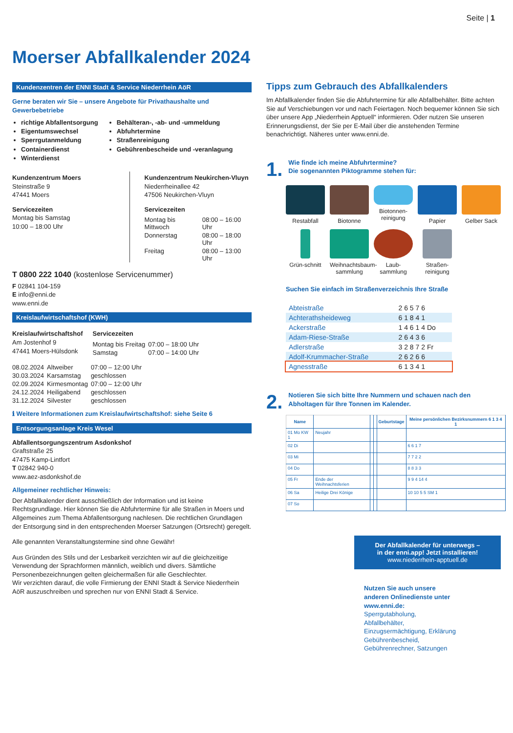Seite | 1
Moerser Abfallkalender 2024
Kundenzentren der ENNI Stadt & Service Niederrhein AöR
Gerne beraten wir Sie – unsere Angebote für Privathaushalte und Gewerbebetriebe
richtige Abfallentsorgung
Eigentumswechsel
Sperrgutanmeldung
Containerdienst
Winterdienst
Behälteran-, -ab- und -ummeldung
Abfuhrtermine
Straßenreinigung
Gebührenbescheide und -veranlagung
Kundenzentrum Moers
Steinstraße 9
47441 Moers
Servicezeiten
Montag bis Samstag
10:00 – 18:00 Uhr
Kundenzentrum Neukirchen-Vluyn
Niederrheinallee 42
47506 Neukirchen-Vluyn
Servicezeiten
| Montag bis Mittwoch | 08:00 – 16:00 Uhr |
| Donnerstag | 08:00 – 18:00 Uhr |
| Freitag | 08:00 – 13:00 Uhr |
T 0800 222 1040 (kostenlose Servicenummer)
F 02841 104-159
E info@enni.de
www.enni.de
Kreislaufwirtschaftshof (KWH)
Kreislaufwirtschaftshof
Am Jostenhof 9
47441 Moers-Hülsdonk
Servicezeiten
| Montag bis Freitag | 07:00 – 18:00 Uhr |
| Samstag | 07:00 – 14:00 Uhr |
| 08.02.2024 | Altweiber | 07:00 – 12:00 Uhr |
| 30.03.2024 | Karsamstag | geschlossen |
| 02.09.2024 | Kirmesmontag | 07:00 – 12:00 Uhr |
| 24.12.2024 | Heiligabend | geschlossen |
| 31.12.2024 | Silvester | geschlossen |
ℹ Weitere Informationen zum Kreislaufwirtschaftshof: siehe Seite 6
Entsorgungsanlage Kreis Wesel
Abfallentsorgungszentrum Asdonkshof
Graftstraße 25
47475 Kamp-Lintfort
T 02842 940-0
www.aez-asdonkshof.de
Allgemeiner rechtlicher Hinweis:
Der Abfallkalender dient ausschließlich der Information und ist keine Rechtsgrundlage. Hier können Sie die Abfuhrtermine für alle Straßen in Moers und Allgemeines zum Thema Abfallentsorgung nachlesen. Die rechtlichen Grundlagen der Entsorgung sind in den entsprechenden Moerser Satzungen (Ortsrecht) geregelt.
Alle genannten Veranstaltungstermine sind ohne Gewähr!
Aus Gründen des Stils und der Lesbarkeit verzichten wir auf die gleichzeitige Verwendung der Sprachformen männlich, weiblich und divers. Sämtliche Personenbezeichnungen gelten gleichermaßen für alle Geschlechter.
Wir verzichten darauf, die volle Firmierung der ENNI Stadt & Service Niederrhein AöR auszuschreiben und sprechen nur von ENNI Stadt & Service.
Tipps zum Gebrauch des Abfallkalenders
Im Abfallkalender finden Sie die Abfuhrtermine für alle Abfallbehälter. Bitte achten Sie auf Verschiebungen vor und nach Feiertagen. Noch bequemer können Sie sich über unsere App „Niederrhein Apptuell“ informieren. Oder nutzen Sie unseren Erinnerungsdienst, der Sie per E-Mail über die anstehenden Termine benachrichtigt. Näheres unter www.enni.de.
1.
Wie finde ich meine Abfuhrtermine?
Die sogenannten Piktogramme stehen für:
Restabfall
Biotonne
Biotonnen-reinigung
Papier
Gelber Sack
Grün-schnitt
Weihnachtsbaum-sammlung
Laub-sammlung
Straßen-reinigung
Suchen Sie einfach im Straßenverzeichnis Ihre Straße
| Abteistraße | 2 6 5 7 6 |
| Achterathsheideweg | 6 1 8 4 1 |
| Ackerstraße | 1 4 6 1 4 Do |
| Adam-Riese-Straße | 2 6 4 3 6 |
| Adlerstraße | 3 2 8 7 2 Fr |
| Adolf-Krummacher-Straße | 2 6 2 6 6 |
| Agnesstraße | 6 1 3 4 1 |
2.
Notieren Sie sich bitte Ihre Nummern und schauen nach den Abholtagen für Ihre Tonnen im Kalender.
| Name | | | | Geburtstage | Meine persönlichen Bezirksnummern 6 1 3 4 1 |
| --- | --- | --- | --- | --- | --- |
| 01 Mo KW 1 | Neujahr | | | | |
| 02 Di | | | | | 6 6 1 7 |
| 03 Mi | | | | | 7 7 2 2 |
| 04 Do | | | | | 8 8 3 3 |
| 05 Fr | Ende der Weihnachtsferien | | | | 9 9 4 14 4 |
| 06 Sa | Heilige Drei Könige | | | | 10 10 5 5 SM 1 |
| 07 So | | | | | |
Der Abfallkalender für unterwegs –
in der enni.app! Jetzt installieren!
www.niederrhein-apptuell.de
Nutzen Sie auch unsere anderen Onlinedienste unter www.enni.de:
Sperrgutabholung, Abfallbehälter, Einzugsermächtigung, Erklärung Gebührenbescheid, Gebührenrechner, Satzungen